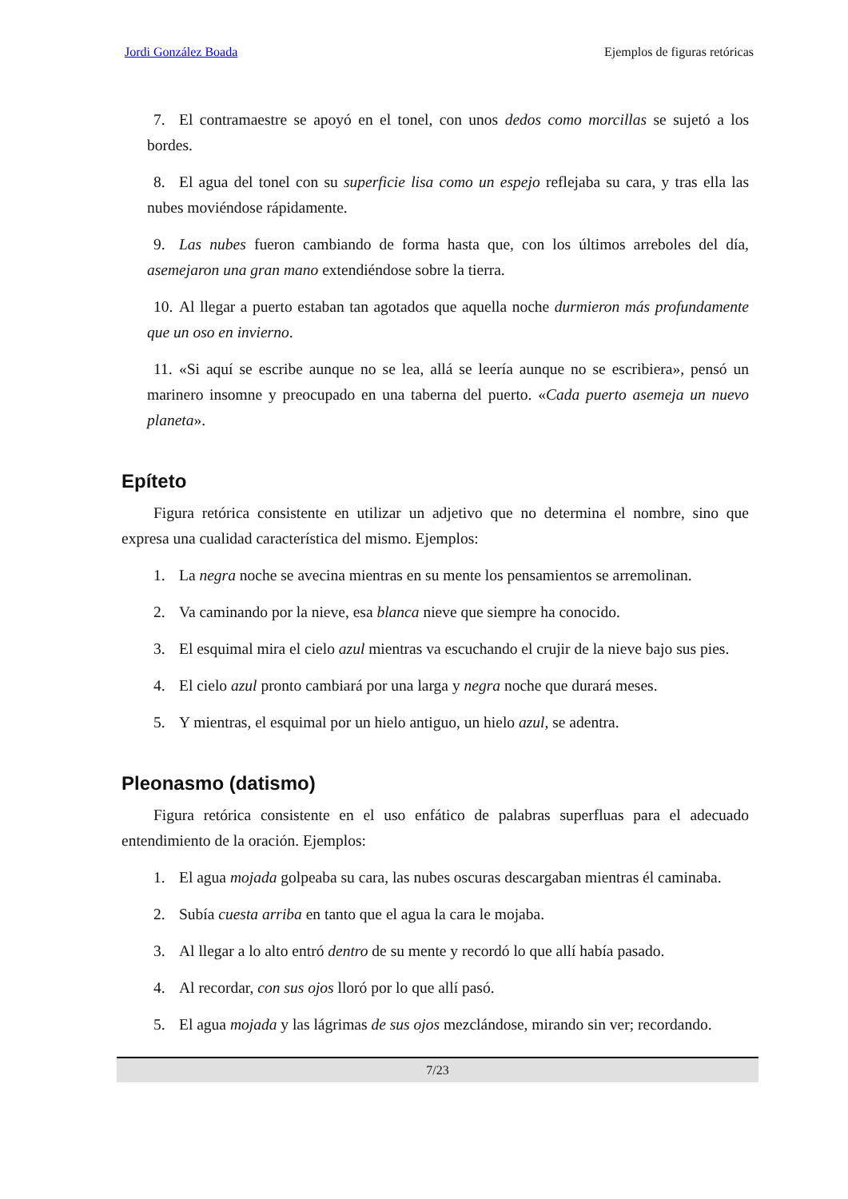Jordi González Boada Ejemplos de figuras retóricas
7. El contramaestre se apoyó en el tonel, con unos dedos como morcillas se sujetó a los bordes.
8. El agua del tonel con su superficie lisa como un espejo reflejaba su cara, y tras ella las nubes moviéndose rápidamente.
9. Las nubes fueron cambiando de forma hasta que, con los últimos arreboles del día, asemejaron una gran mano extendiéndose sobre la tierra.
10. Al llegar a puerto estaban tan agotados que aquella noche durmieron más profun­damente que un oso en invierno.
11. «Si aquí se escribe aunque no se lea, allá se leería aunque no se escribiera», pensó un marinero insomne y preocupado en una taberna del puerto. «Cada puerto asemeja un nuevo planeta».
Epíteto
Figura retórica consistente en utilizar un adjetivo que no determina el nombre, sino que expresa una cualidad característica del mismo. Ejemplos:
1. La negra noche se avecina mientras en su mente los pensamientos se arremolinan.
2. Va caminando por la nieve, esa blanca nieve que siempre ha conocido.
3. El esquimal mira el cielo azul mientras va escuchando el crujir de la nieve bajo sus pies.
4. El cielo azul pronto cambiará por una larga y negra noche que durará meses.
5. Y mientras, el esquimal por un hielo antiguo, un hielo azul, se adentra.
Pleonasmo (datismo)
Figura retórica consistente en el uso enfático de palabras superfluas para el adecuado entendimiento de la oración. Ejemplos:
1. El agua mojada golpeaba su cara, las nubes oscuras descargaban mientras él cami­naba.
2. Subía cuesta arriba en tanto que el agua la cara le mojaba.
3. Al llegar a lo alto entró dentro de su mente y recordó lo que allí había pasado.
4. Al recordar, con sus ojos lloró por lo que allí pasó.
5. El agua mojada y las lágrimas de sus ojos mezclándose, mirando sin ver; recordan­do.
7/23